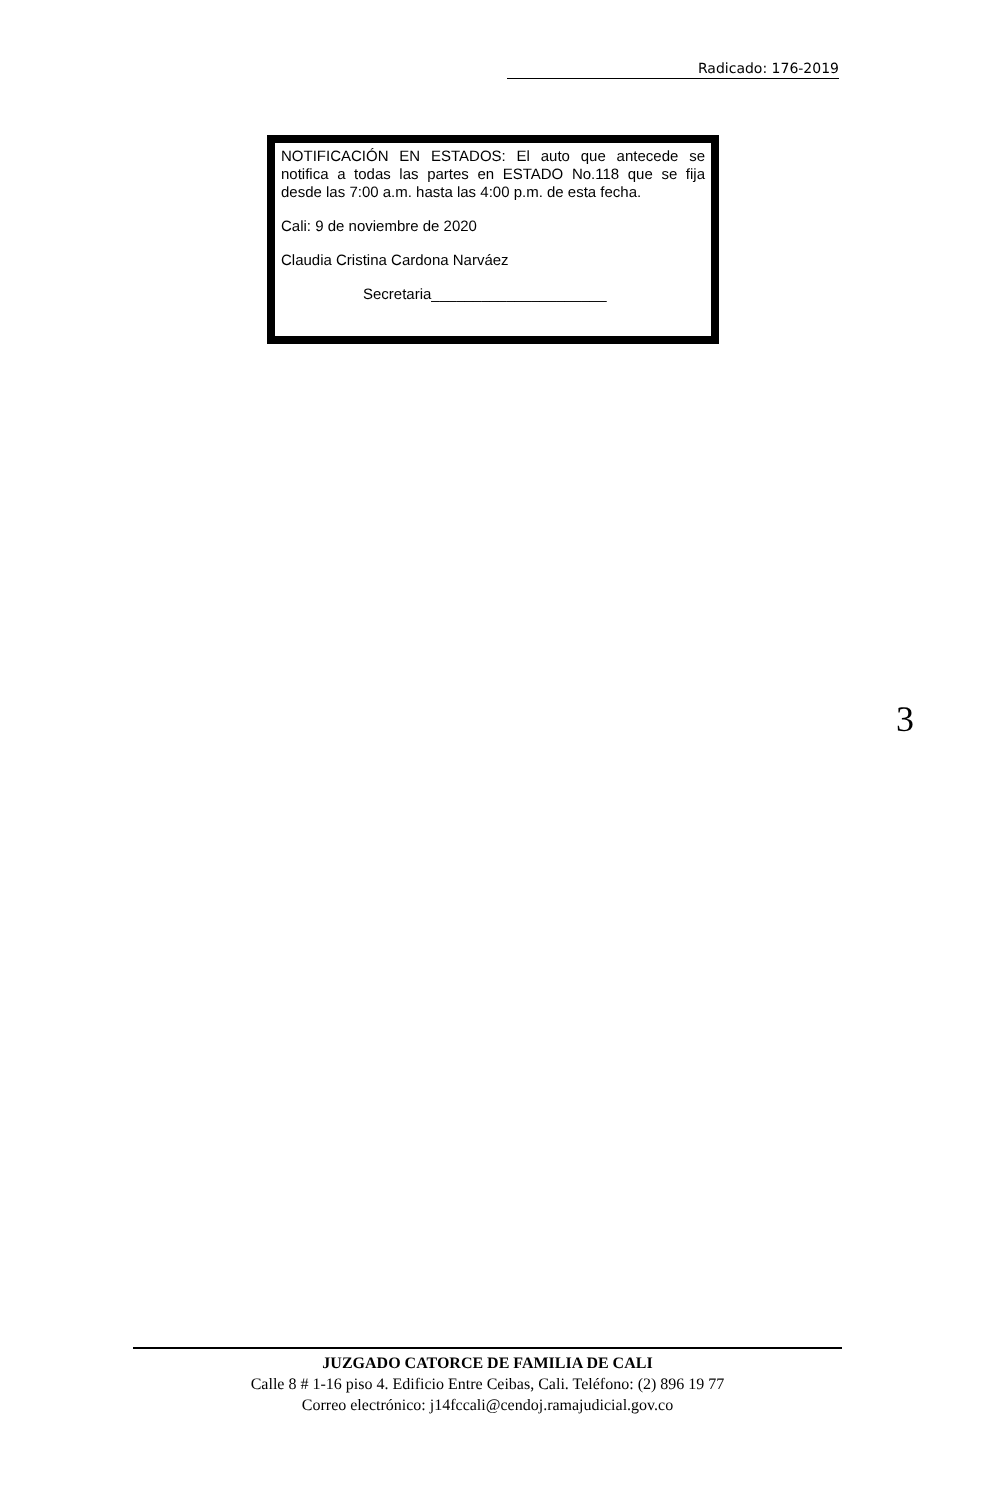Radicado: 176-2019
NOTIFICACIÓN EN ESTADOS: El auto que antecede se notifica a todas las partes en ESTADO No.118 que se fija desde las 7:00 a.m. hasta las 4:00 p.m. de esta fecha.
Cali: 9 de noviembre de 2020
Claudia Cristina Cardona Narváez
Secretaria_____________________
3
JUZGADO CATORCE DE FAMILIA DE CALI
Calle 8 # 1-16 piso 4. Edificio Entre Ceibas, Cali. Teléfono: (2) 896 19 77
Correo electrónico: j14fccali@cendoj.ramajudicial.gov.co